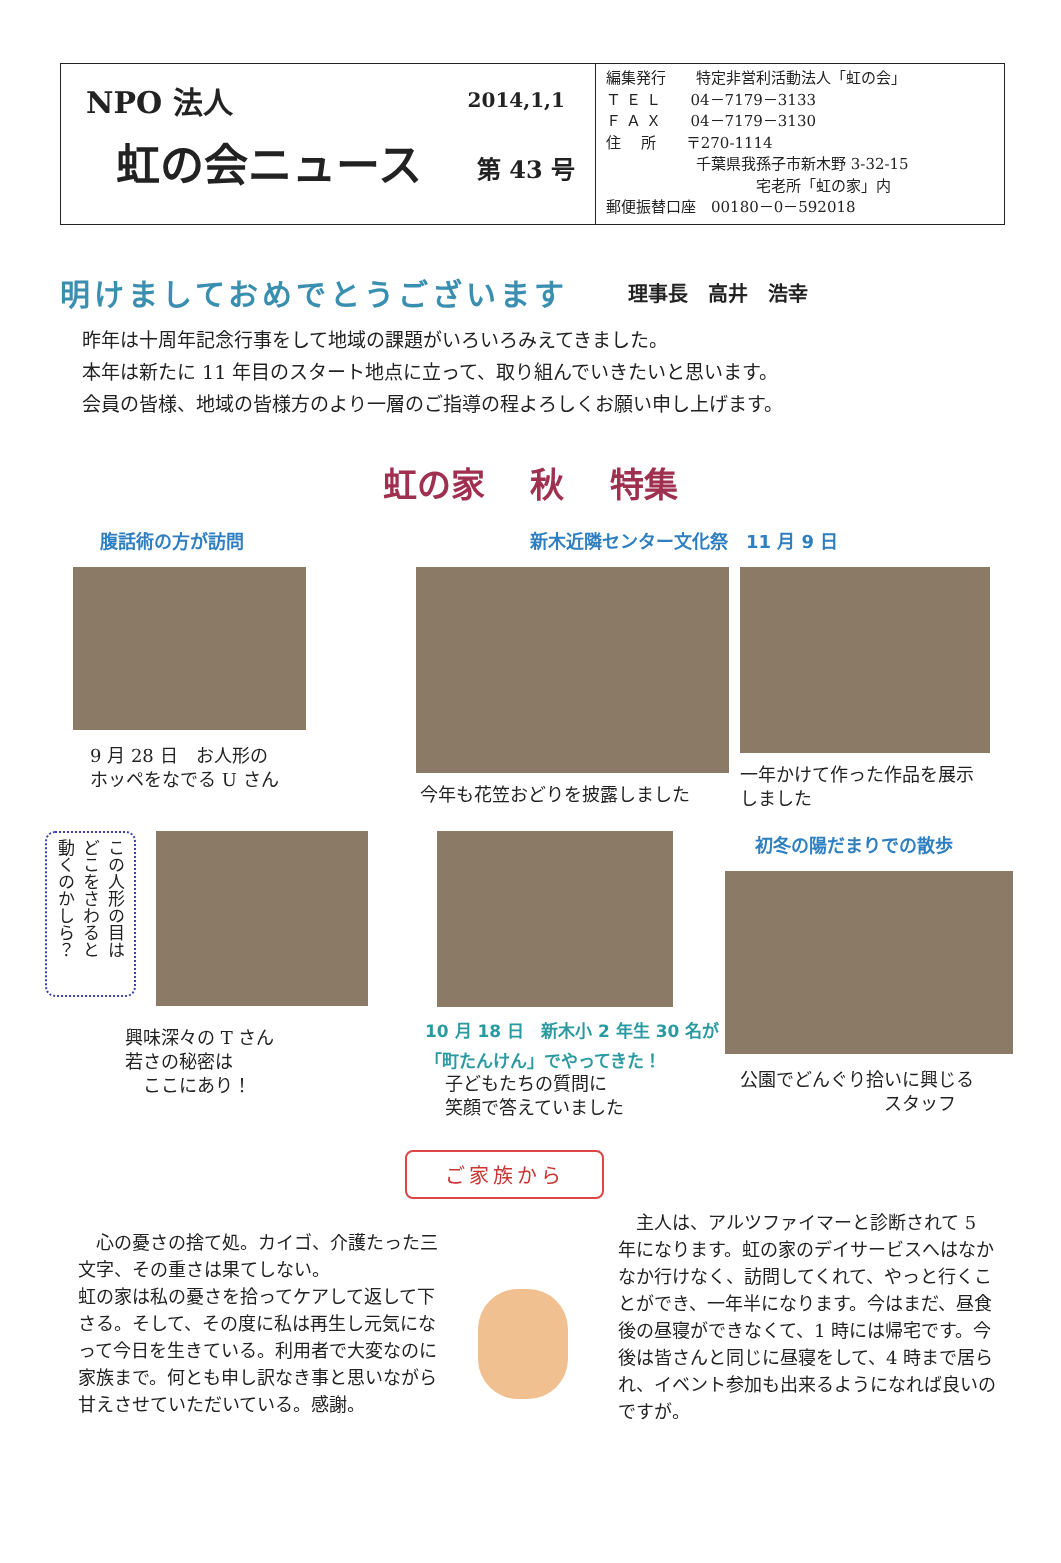NPO 法人 2014,1,1
虹の会ニュース 第 43 号
編集発行　　特定非営利活動法人「虹の会」
Ｔ Ｅ Ｌ　　04－7179－3133
Ｆ Ａ Ｘ　　04－7179－3130
住　 所　　〒270-1114
　　　　　　千葉県我孫子市新木野 3-32-15
　　　　　　　　　　宅老所「虹の家」内
郵便振替口座　00180－0－592018
明けましておめでとうございます 理事長　高井　浩幸
昨年は十周年記念行事をして地域の課題がいろいろみえてきました。
本年は新たに 11 年目のスタート地点に立って、取り組んでいきたいと思います。
会員の皆様、地域の皆様方のより一層のご指導の程よろしくお願い申し上げます。
虹の家　 秋　 特集
腹話術の方が訪問
9 月 28 日　お人形の
ホッペをなでる U さん
新木近隣センター文化祭　11 月 9 日
今年も花笠おどりを披露しました 一年かけて作った作品を展示
しました
この人形の目は
どこをさわると
動くのかしら？
興味深々の T さん
若さの秘密は
　ここにあり！
10 月 18 日　新木小 2 年生 30 名が
「町たんけん」でやってきた！
子どもたちの質問に
笑顔で答えていました
初冬の陽だまりでの散歩
公園でどんぐり拾いに興じる
　　　　　　　　スタッフ
ご家族から
　心の憂さの捨て処。カイゴ、介護たった三文字、その重さは果てしない。
虹の家は私の憂さを拾ってケアして返して下さる。そして、その度に私は再生し元気になって今日を生きている。利用者で大変なのに家族まで。何とも申し訳なき事と思いながら甘えさせていただいている。感謝。
　主人は、アルツファイマーと診断されて 5 年になります。虹の家のデイサービスへはなかなか行けなく、訪問してくれて、やっと行くことができ、一年半になります。今はまだ、昼食後の昼寝ができなくて、1 時には帰宅です。今後は皆さんと同じに昼寝をして、4 時まで居られ、イベント参加も出来るようになれば良いのですが。